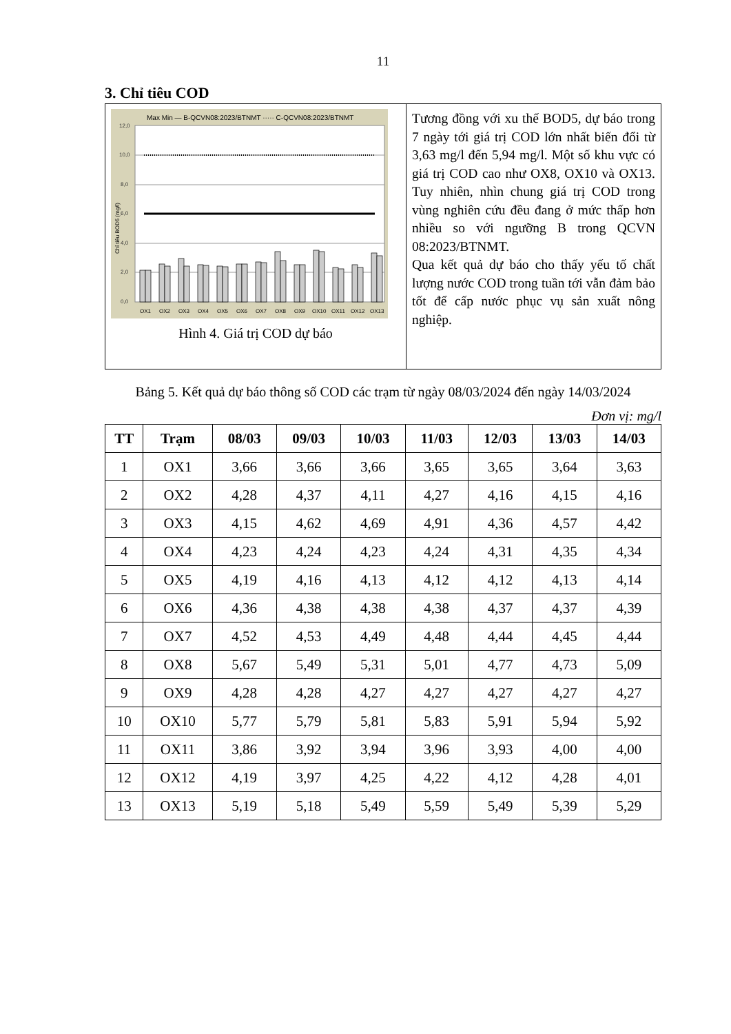11
3. Chỉ tiêu COD
Max Min — B-QCVN08:2023/BTNMT ····· C-QCVN08:2023/BTNMT
12,0
10,0
8,0
6,0
4,0
2,0
0,0
Chỉ tiêu BOD5 (mg/l)
OX1
OX2
OX3
OX4
OX5
OX6
OX7
OX8
OX9
OX10
OX11
OX12
OX13
Hình 4. Giá trị COD dự báo
Tương đồng với xu thế BOD5, dự báo trong 7 ngày tới giá trị COD lớn nhất biến đổi từ 3,63 mg/l đến 5,94 mg/l. Một số khu vực có giá trị COD cao như OX8, OX10 và OX13. Tuy nhiên, nhìn chung giá trị COD trong vùng nghiên cứu đều đang ở mức thấp hơn nhiều so với ngưỡng B trong QCVN 08:2023/BTNMT.
Qua kết quả dự báo cho thấy yếu tố chất lượng nước COD trong tuần tới vẫn đảm bảo tốt để cấp nước phục vụ sản xuất nông nghiệp.
Bảng 5. Kết quả dự báo thông số COD các trạm từ ngày 08/03/2024 đến ngày 14/03/2024
Đơn vị: mg/l
| TT | Trạm | 08/03 | 09/03 | 10/03 | 11/03 | 12/03 | 13/03 | 14/03 |
| --- | --- | --- | --- | --- | --- | --- | --- | --- |
| 1 | OX1 | 3,66 | 3,66 | 3,66 | 3,65 | 3,65 | 3,64 | 3,63 |
| 2 | OX2 | 4,28 | 4,37 | 4,11 | 4,27 | 4,16 | 4,15 | 4,16 |
| 3 | OX3 | 4,15 | 4,62 | 4,69 | 4,91 | 4,36 | 4,57 | 4,42 |
| 4 | OX4 | 4,23 | 4,24 | 4,23 | 4,24 | 4,31 | 4,35 | 4,34 |
| 5 | OX5 | 4,19 | 4,16 | 4,13 | 4,12 | 4,12 | 4,13 | 4,14 |
| 6 | OX6 | 4,36 | 4,38 | 4,38 | 4,38 | 4,37 | 4,37 | 4,39 |
| 7 | OX7 | 4,52 | 4,53 | 4,49 | 4,48 | 4,44 | 4,45 | 4,44 |
| 8 | OX8 | 5,67 | 5,49 | 5,31 | 5,01 | 4,77 | 4,73 | 5,09 |
| 9 | OX9 | 4,28 | 4,28 | 4,27 | 4,27 | 4,27 | 4,27 | 4,27 |
| 10 | OX10 | 5,77 | 5,79 | 5,81 | 5,83 | 5,91 | 5,94 | 5,92 |
| 11 | OX11 | 3,86 | 3,92 | 3,94 | 3,96 | 3,93 | 4,00 | 4,00 |
| 12 | OX12 | 4,19 | 3,97 | 4,25 | 4,22 | 4,12 | 4,28 | 4,01 |
| 13 | OX13 | 5,19 | 5,18 | 5,49 | 5,59 | 5,49 | 5,39 | 5,29 |